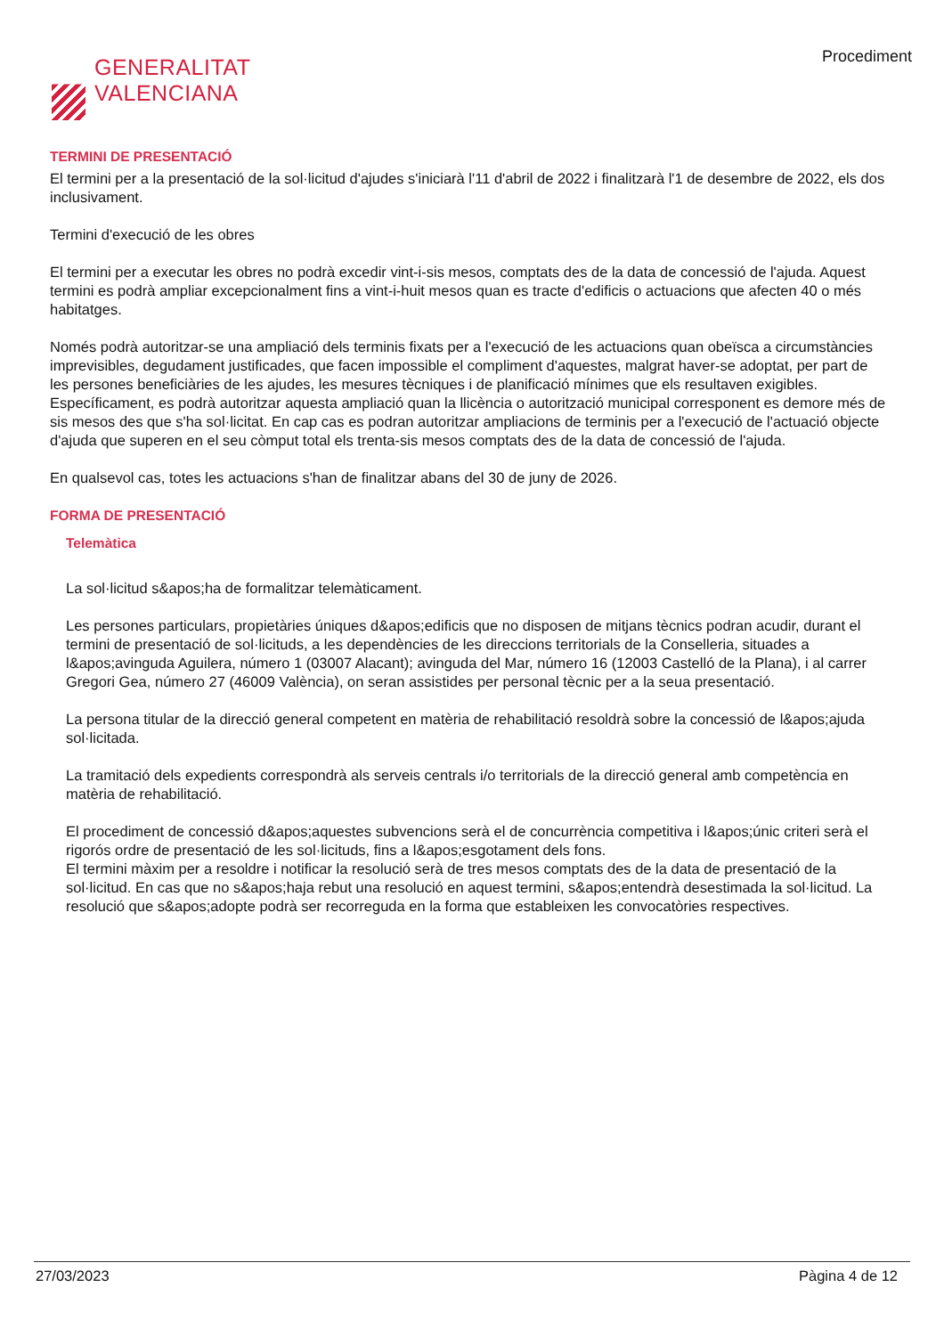GENERALITAT
VALENCIANA
Procediment
TERMINI DE PRESENTACIÓ
El termini per a la presentació de la sol·licitud d'ajudes s'iniciarà l'11 d'abril de 2022 i finalitzarà l'1 de desembre de 2022, els dos inclusivament.
Termini d'execució de les obres
El termini per a executar les obres no podrà excedir vint-i-sis mesos, comptats des de la data de concessió de l'ajuda. Aquest termini es podrà ampliar excepcionalment fins a vint-i-huit mesos quan es tracte d'edificis o actuacions que afecten 40 o més habitatges.
Només podrà autoritzar-se una ampliació dels terminis fixats per a l'execució de les actuacions quan obeïsca a circumstàncies imprevisibles, degudament justificades, que facen impossible el compliment d'aquestes, malgrat haver-se adoptat, per part de les persones beneficiàries de les ajudes, les mesures tècniques i de planificació mínimes que els resultaven exigibles. Específicament, es podrà autoritzar aquesta ampliació quan la llicència o autorització municipal corresponent es demore més de sis mesos des que s'ha sol·licitat. En cap cas es podran autoritzar ampliacions de terminis per a l'execució de l'actuació objecte d'ajuda que superen en el seu còmput total els trenta-sis mesos comptats des de la data de concessió de l'ajuda.
En qualsevol cas, totes les actuacions s'han de finalitzar abans del 30 de juny de 2026.
FORMA DE PRESENTACIÓ
Telemàtica
La sol·licitud s&apos;ha de formalitzar telemàticament.
Les persones particulars, propietàries úniques d&apos;edificis que no disposen de mitjans tècnics podran acudir, durant el termini de presentació de sol·licituds, a les dependències de les direccions territorials de la Conselleria, situades a l&apos;avinguda Aguilera, número 1 (03007 Alacant); avinguda del Mar, número 16 (12003 Castelló de la Plana), i al carrer Gregori Gea, número 27 (46009 València), on seran assistides per personal tècnic per a la seua presentació.
La persona titular de la direcció general competent en matèria de rehabilitació resoldrà sobre la concessió de l&apos;ajuda sol·licitada.
La tramitació dels expedients correspondrà als serveis centrals i/o territorials de la direcció general amb competència en matèria de rehabilitació.
El procediment de concessió d&apos;aquestes subvencions serà el de concurrència competitiva i l&apos;únic criteri serà el rigorós ordre de presentació de les sol·licituds, fins a l&apos;esgotament dels fons.
El termini màxim per a resoldre i notificar la resolució serà de tres mesos comptats des de la data de presentació de la sol·licitud. En cas que no s&apos;haja rebut una resolució en aquest termini, s&apos;entendrà desestimada la sol·licitud. La resolució que s&apos;adopte podrà ser recorreguda en la forma que estableixen les convocatòries respectives.
27/03/2023 Pàgina 4 de 12